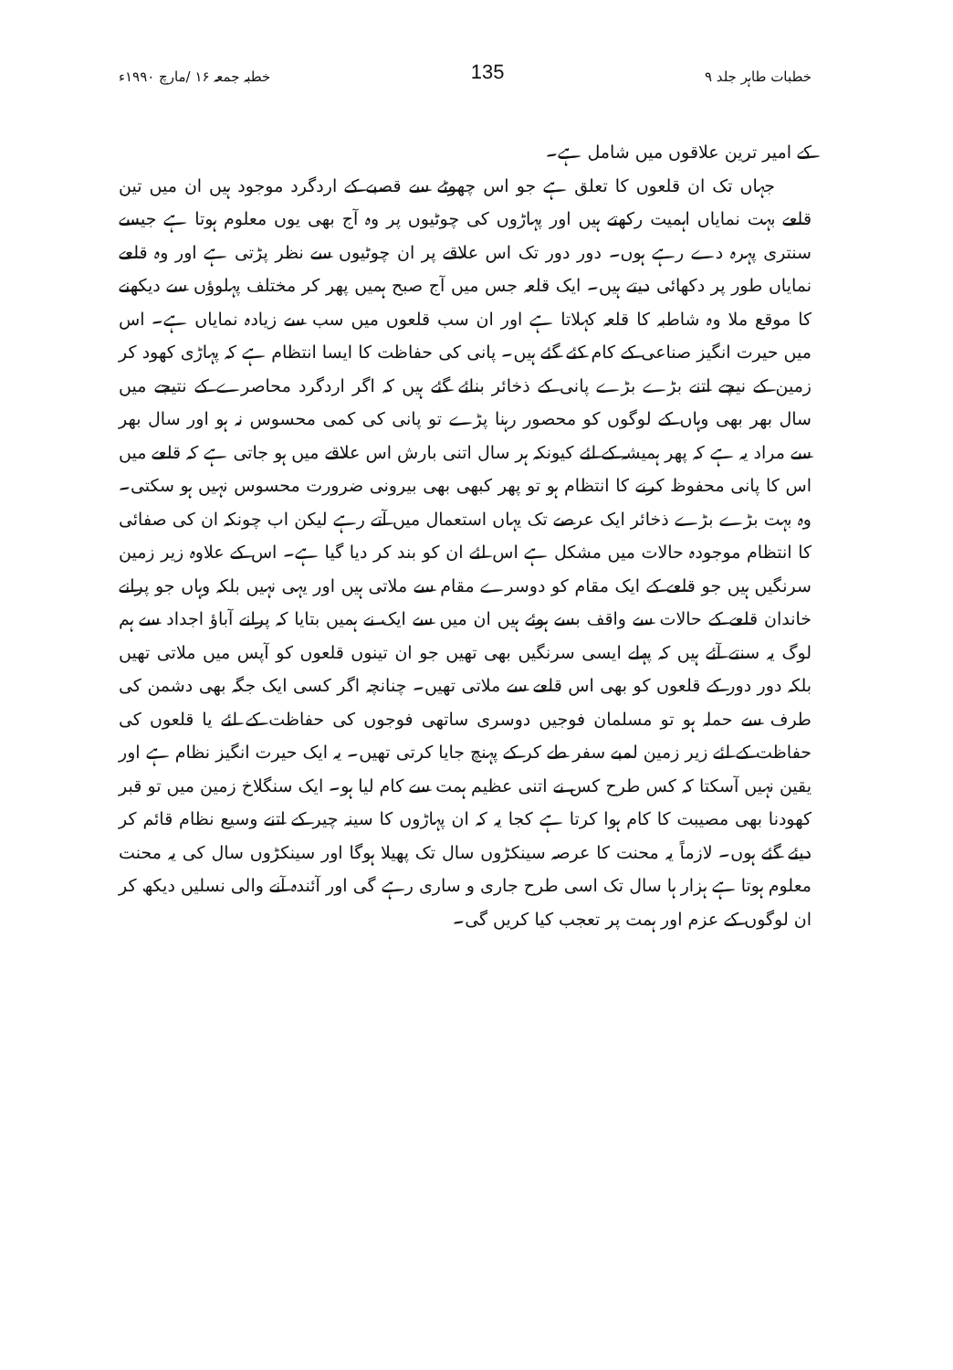خطبات طاہر جلد ۹ 135 خطبہ جمعہ ۱۶ /مارچ ۱۹۹۰ء
کے امیر ترین علاقوں میں شامل ہے۔
جہاں تک ان قلعوں کا تعلق ہے جو اس چھوٹے سے قصبے کے اردگرد موجود ہیں ان میں تین قلعے بہت نمایاں اہمیت رکھتے ہیں اور پہاڑوں کی چوٹیوں پر وہ آج بھی یوں معلوم ہوتا ہے جیسے سنتری پہرہ دے رہے ہوں۔ دور دور تک اس علاقے پر ان چوٹیوں سے نظر پڑتی ہے اور وہ قلعے نمایاں طور پر دکھائی دیتے ہیں۔ ایک قلعہ جس میں آج صبح ہمیں پھر کر مختلف پہلوؤں سے دیکھنے کا موقع ملا وہ شاطبہ کا قلعہ کہلاتا ہے اور ان سب قلعوں میں سب سے زیادہ نمایاں ہے۔ اس میں حیرت انگیز صناعی کے کام کئے گئے ہیں۔ پانی کی حفاظت کا ایسا انتظام ہے کہ پہاڑی کھود کر زمین کے نیچے اتنے بڑے بڑے پانی کے ذخائر بنائے گئے ہیں کہ اگر اردگرد محاصرے کے نتیجے میں سال بھر بھی وہاں کے لوگوں کو محصور رہنا پڑے تو پانی کی کمی محسوس نہ ہو اور سال بھر سے مراد یہ ہے کہ پھر ہمیشہ کے لئے کیونکہ ہر سال اتنی بارش اس علاقے میں ہو جاتی ہے کہ قلعے میں اس کا پانی محفوظ کرنے کا انتظام ہو تو پھر کبھی بھی بیرونی ضرورت محسوس نہیں ہو سکتی۔ وہ بہت بڑے بڑے ذخائر ایک عرصے تک یہاں استعمال میں آتے رہے لیکن اب چونکہ ان کی صفائی کا انتظام موجودہ حالات میں مشکل ہے اس لئے ان کو بند کر دیا گیا ہے۔ اس کے علاوہ زیر زمین سرنگیں ہیں جو قلعے کے ایک مقام کو دوسرے مقام سے ملاتی ہیں اور یہی نہیں بلکہ وہاں جو پرانے خاندان قلعے کے حالات سے واقف بسے ہوئے ہیں ان میں سے ایک نے ہمیں بتایا کہ پرانے آباؤ اجداد سے ہم لوگ یہ سنتے آئے ہیں کہ پہلے ایسی سرنگیں بھی تھیں جو ان تینوں قلعوں کو آپس میں ملاتی تھیں بلکہ دور دور کے قلعوں کو بھی اس قلعے سے ملاتی تھیں۔ چنانچہ اگر کسی ایک جگہ بھی دشمن کی طرف سے حملہ ہو تو مسلمان فوجیں دوسری ساتھی فوجوں کی حفاظت کے لئے یا قلعوں کی حفاظت کے لئے زیر زمین لمبے سفر طے کر کے پہنچ جایا کرتی تھیں۔ یہ ایک حیرت انگیز نظام ہے اور یقین نہیں آسکتا کہ کس طرح کس نے اتنی عظیم ہمت سے کام لیا ہو۔ ایک سنگلاخ زمین میں تو قبر کھودنا بھی مصیبت کا کام ہوا کرتا ہے کجا یہ کہ ان پہاڑوں کا سینہ چیر کے اتنے وسیع نظام قائم کر دیئے گئے ہوں۔ لازماً یہ محنت کا عرصہ سینکڑوں سال تک پھیلا ہوگا اور سینکڑوں سال کی یہ محنت معلوم ہوتا ہے ہزار ہا سال تک اسی طرح جاری و ساری رہے گی اور آئندہ آنے والی نسلیں دیکھ کر ان لوگوں کے عزم اور ہمت پر تعجب کیا کریں گی۔